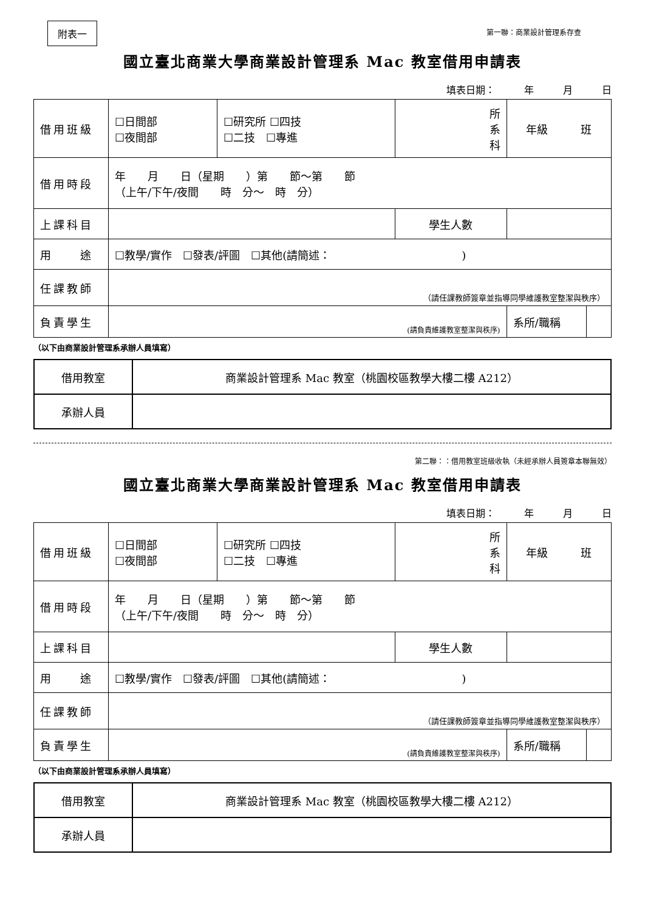附表一
第一聯：商業設計管理系存查
國立臺北商業大學商業設計管理系 Mac 教室借用申請表
填表日期：　　　年　　　月　　　日
| 借用班級 | ☐日間部 ☐夜間部 | ☐研究所 ☐四技 ☐二技 ☐專進 | 所 系 科 | 年級 班 | |
| 借用時段 | 年 月 日（星期 ）第 節～第 節 （上午/下午/夜間 時 分～ 時 分） | | | | |
| 上課科目 | | | 學生人數 | | |
| 用 途 | ☐教學/實作 ☐發表/評圖 ☐其他(請簡述： ) | | | | |
| 任課教師 | （請任課教師簽章並指導同學維護教室整潔與秩序） | | | | |
| 負責學生 | (請負責維護教室整潔與秩序) | | | 系所/職稱 | |
（以下由商業設計管理系承辦人員填寫）
| 借用教室 | 商業設計管理系 Mac 教室（桃園校區教學大樓二樓 A212） |
| 承辦人員 | |
第二聯：：借用教室班級收執（未經承辦人員簽章本聯無效）
國立臺北商業大學商業設計管理系 Mac 教室借用申請表
填表日期：　　　年　　　月　　　日
| 借用班級 | ☐日間部 ☐夜間部 | ☐研究所 ☐四技 ☐二技 ☐專進 | 所 系 科 | 年級 班 | |
| 借用時段 | 年 月 日（星期 ）第 節～第 節 （上午/下午/夜間 時 分～ 時 分） | | | | |
| 上課科目 | | | 學生人數 | | |
| 用 途 | ☐教學/實作 ☐發表/評圖 ☐其他(請簡述： ) | | | | |
| 任課教師 | （請任課教師簽章並指導同學維護教室整潔與秩序） | | | | |
| 負責學生 | (請負責維護教室整潔與秩序) | | | 系所/職稱 | |
（以下由商業設計管理系承辦人員填寫）
| 借用教室 | 商業設計管理系 Mac 教室（桃園校區教學大樓二樓 A212） |
| 承辦人員 | |